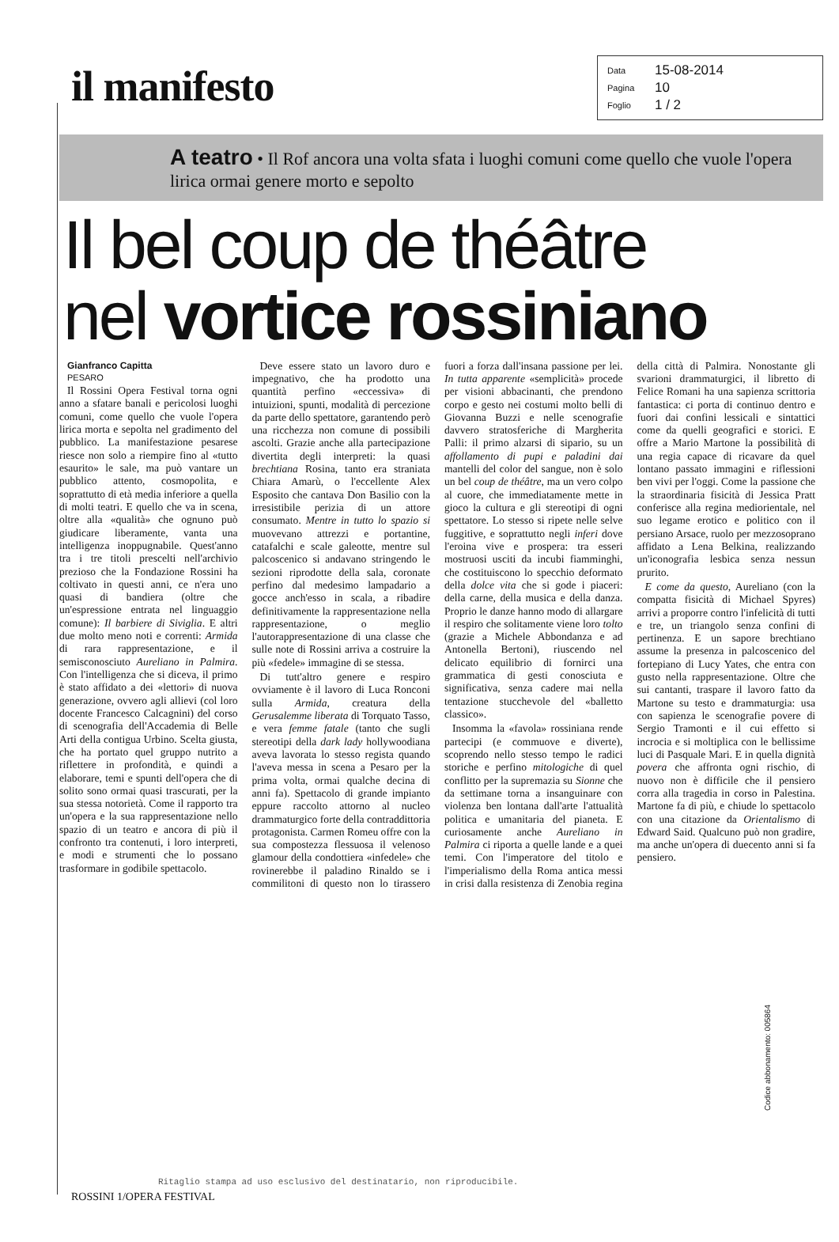il manifesto
Data 15-08-2014
Pagina 10
Foglio 1 / 2
A teatro • Il Rof ancora una volta sfata i luoghi comuni come quello che vuole l'opera lirica ormai genere morto e sepolto
Il bel coup de théâtre
nel vortice rossiniano
Gianfranco Capitta
PESARO
Il Rossini Opera Festival torna ogni anno a sfatare banali e pericolosi luoghi comuni, come quello che vuole l'opera lirica morta e sepolta nel gradimento del pubblico. La manifestazione pesarese riesce non solo a riempire fino al «tutto esaurito» le sale, ma può vantare un pubblico attento, cosmopolita, e soprattutto di età media inferiore a quella di molti teatri. E quello che va in scena, oltre alla «qualità» che ognuno può giudicare liberamente, vanta una intelligenza inoppugnabile. Quest'anno tra i tre titoli prescelti nell'archivio prezioso che la Fondazione Rossini ha coltivato in questi anni, ce n'era uno quasi di bandiera (oltre che un'espressione entrata nel linguaggio comune): Il barbiere di Siviglia. E altri due molto meno noti e correnti: Armida di rara rappresentazione, e il semisconosciuto Aureliano in Palmira. Con l'intelligenza che si diceva, il primo è stato affidato a dei «lettori» di nuova generazione, ovvero agli allievi (col loro docente Francesco Calcagnini) del corso di scenografia dell'Accademia di Belle Arti della contigua Urbino. Scelta giusta, che ha portato quel gruppo nutrito a riflettere in profondità, e quindi a elaborare, temi e spunti dell'opera che di solito sono ormai quasi trascurati, per la sua stessa notorietà. Come il rapporto tra un'opera e la sua rappresentazione nello spazio di un teatro e ancora di più il confronto tra contenuti, i loro interpreti, e modi e strumenti che lo possano trasformare in godibile spettacolo.
Deve essere stato un lavoro duro e impegnativo, che ha prodotto una quantità perfino «eccessiva» di intuizioni, spunti, modalità di percezione da parte dello spettatore, garantendo però una ricchezza non comune di possibili ascolti. Grazie anche alla partecipazione divertita degli interpreti: la quasi brechtiana Rosina, tanto era straniata Chiara Amarù, o l'eccellente Alex Esposito che cantava Don Basilio con la irresistibile perizia di un attore consumato. Mentre in tutto lo spazio si muovevano attrezzi e portantine, catafalchi e scale galeotte, mentre sul palcoscenico si andavano stringendo le sezioni riprodotte della sala, coronate perfino dal medesimo lampadario a gocce anch'esso in scala, a ribadire definitivamente la rappresentazione nella rappresentazione, o meglio l'autorappresentazione di una classe che sulle note di Rossini arriva a costruire la più «fedele» immagine di se stessa.
Di tutt'altro genere e respiro ovviamente è il lavoro di Luca Ronconi sulla Armida, creatura della Gerusalemme liberata di Torquato Tasso, e vera femme fatale (tanto che sugli stereotipi della dark lady hollywoodiana aveva lavorata lo stesso regista quando l'aveva messa in scena a Pesaro per la prima volta, ormai qualche decina di anni fa). Spettacolo di grande impianto eppure raccolto attorno al nucleo drammaturgico forte della contraddittoria protagonista. Carmen Romeu offre con la sua compostezza flessuosa il velenoso glamour della condottiera «infedele» che rovinerebbe il paladino Rinaldo se i commilitoni di questo non lo tirassero fuori a forza dall'insana passione per lei. In tutta apparente «semplicità» procede per visioni abbacinanti, che prendono corpo e gesto nei costumi molto belli di Giovanna Buzzi e nelle scenografie davvero stratosferiche di Margherita Palli: il primo alzarsi di sipario, su un affollamento di pupi e paladini dai mantelli del color del sangue, non è solo un bel coup de théâtre, ma un vero colpo al cuore, che immediatamente mette in gioco la cultura e gli stereotipi di ogni spettatore. Lo stesso si ripete nelle selve fuggitive, e soprattutto negli inferi dove l'eroina vive e prospera: tra esseri mostruosi usciti da incubi fiamminghi, che costituiscono lo specchio deformato della dolce vita che si gode i piaceri: della carne, della musica e della danza. Proprio le danze hanno modo di allargare il respiro che solitamente viene loro tolto (grazie a Michele Abbondanza e ad Antonella Bertoni), riuscendo nel delicato equilibrio di fornirci una grammatica di gesti conosciuta e significativa, senza cadere mai nella tentazione stucchevole del «balletto classico».
Insomma la «favola» rossiniana rende partecipi (e commuove e diverte), scoprendo nello stesso tempo le radici storiche e perfino mitologiche di quel conflitto per la supremazia su Sionne che da settimane torna a insanguinare con violenza ben lontana dall'arte l'attualità politica e umanitaria del pianeta. E curiosamente anche Aureliano in Palmira ci riporta a quelle lande e a quei temi. Con l'imperatore del titolo e l'imperialismo della Roma antica messi in crisi dalla resistenza di Zenobia regina della città di Palmira. Nonostante gli svarioni drammaturgici, il libretto di Felice Romani ha una sapienza scrittoria fantastica: ci porta di continuo dentro e fuori dai confini lessicali e sintattici come da quelli geografici e storici. E offre a Mario Martone la possibilità di una regia capace di ricavare da quel lontano passato immagini e riflessioni ben vivi per l'oggi. Come la passione che la straordinaria fisicità di Jessica Pratt conferisce alla regina mediorientale, nel suo legame erotico e politico con il persiano Arsace, ruolo per mezzosoprano affidato a Lena Belkina, realizzando un'iconografia lesbica senza nessun prurito.
E come da questo, Aureliano (con la compatta fisicità di Michael Spyres) arrivi a proporre contro l'infelicità di tutti e tre, un triangolo senza confini di pertinenza. E un sapore brechtiano assume la presenza in palcoscenico del fortepiano di Lucy Yates, che entra con gusto nella rappresentazione. Oltre che sui cantanti, traspare il lavoro fatto da Martone su testo e drammaturgia: usa con sapienza le scenografie povere di Sergio Tramonti e il cui effetto si incrocia e si moltiplica con le bellissime luci di Pasquale Mari. E in quella dignità povera che affronta ogni rischio, di nuovo non è difficile che il pensiero corra alla tragedia in corso in Palestina. Martone fa di più, e chiude lo spettacolo con una citazione da Orientalismo di Edward Said. Qualcuno può non gradire, ma anche un'opera di duecento anni si fa pensiero.
Codice abbonamento: 005864
Ritaglio stampa ad uso esclusivo del destinatario, non riproducibile.
ROSSINI 1/OPERA FESTIVAL